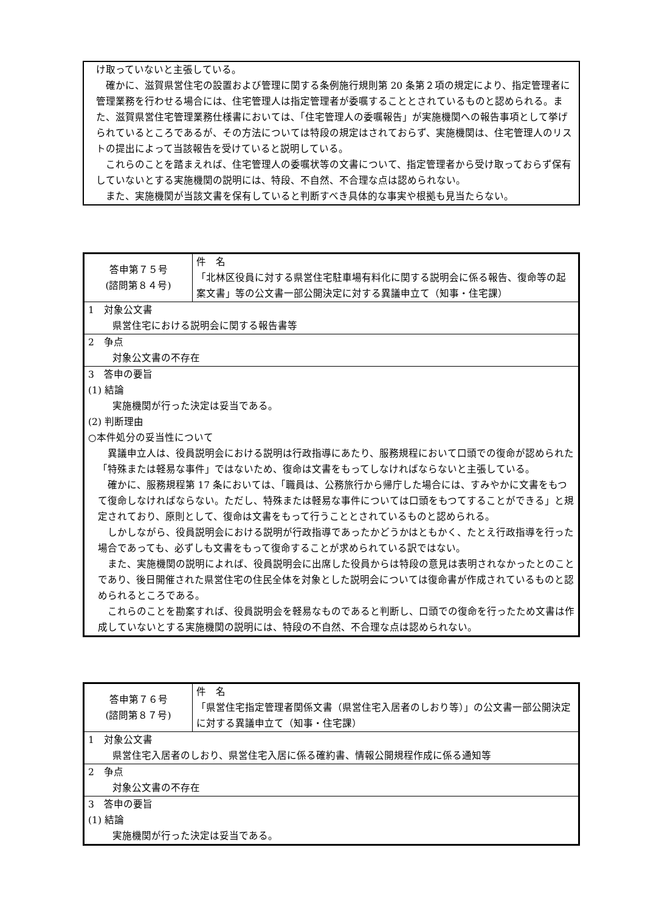け取っていないと主張している。
確かに、滋賀県営住宅の設置および管理に関する条例施行規則第 20 条第２項の規定により、指定管理者に管理業務を行わせる場合には、住宅管理人は指定管理者が委嘱することとされているものと認められる。また、滋賀県営住宅管理業務仕様書においては、「住宅管理人の委嘱報告」が実施機関への報告事項として挙げられているところであるが、その方法については特段の規定はされておらず、実施機関は、住宅管理人のリストの提出によって当該報告を受けていると説明している。
これらのことを踏まえれば、住宅管理人の委嘱状等の文書について、指定管理者から受け取っておらず保有していないとする実施機関の説明には、特段、不自然、不合理な点は認められない。
また、実施機関が当該文書を保有していると判断すべき具体的な事実や根拠も見当たらない。
| 答申第７５号 (諮問第８４号) | 件 名 「北林区役員に対する県営住宅駐車場有料化に関する説明会に係る報告、復命等の起案文書」等の公文書一部公開決定に対する異議申立て（知事・住宅課） |
| 1 対象公文書 県営住宅における説明会に関する報告書等 | |
| 2 争点 対象公文書の不存在 | |
| 3 答申の要旨 (1) 結論 実施機関が行った決定は妥当である。 (2) 判断理由 ○本件処分の妥当性について 異議申立人は、役員説明会における説明は行政指導にあたり、服務規程において口頭での復命が認められた「特殊または軽易な事件」ではないため、復命は文書をもってしなければならないと主張している。 確かに、服務規程第 17 条においては、「職員は、公務旅行から帰庁した場合には、すみやかに文書をもつて復命しなければならない。ただし、特殊または軽易な事件については口頭をもつてすることができる」と規定されており、原則として、復命は文書をもって行うこととされているものと認められる。 しかしながら、役員説明会における説明が行政指導であったかどうかはともかく、たとえ行政指導を行った場合であっても、必ずしも文書をもって復命することが求められている訳ではない。 また、実施機関の説明によれば、役員説明会に出席した役員からは特段の意見は表明されなかったとのことであり、後日開催された県営住宅の住民全体を対象とした説明会については復命書が作成されているものと認められるところである。 これらのことを勘案すれば、役員説明会を軽易なものであると判断し、口頭での復命を行ったため文書は作成していないとする実施機関の説明には、特段の不自然、不合理な点は認められない。 | |
| 答申第７６号 (諮問第８７号) | 件 名 「県営住宅指定管理者関係文書（県営住宅入居者のしおり等）」の公文書一部公開決定に対する異議申立て（知事・住宅課） |
| 1 対象公文書 県営住宅入居者のしおり、県営住宅入居に係る確約書、情報公開規程作成に係る通知等 | |
| 2 争点 対象公文書の不存在 | |
| 3 答申の要旨 (1) 結論 実施機関が行った決定は妥当である。 | |